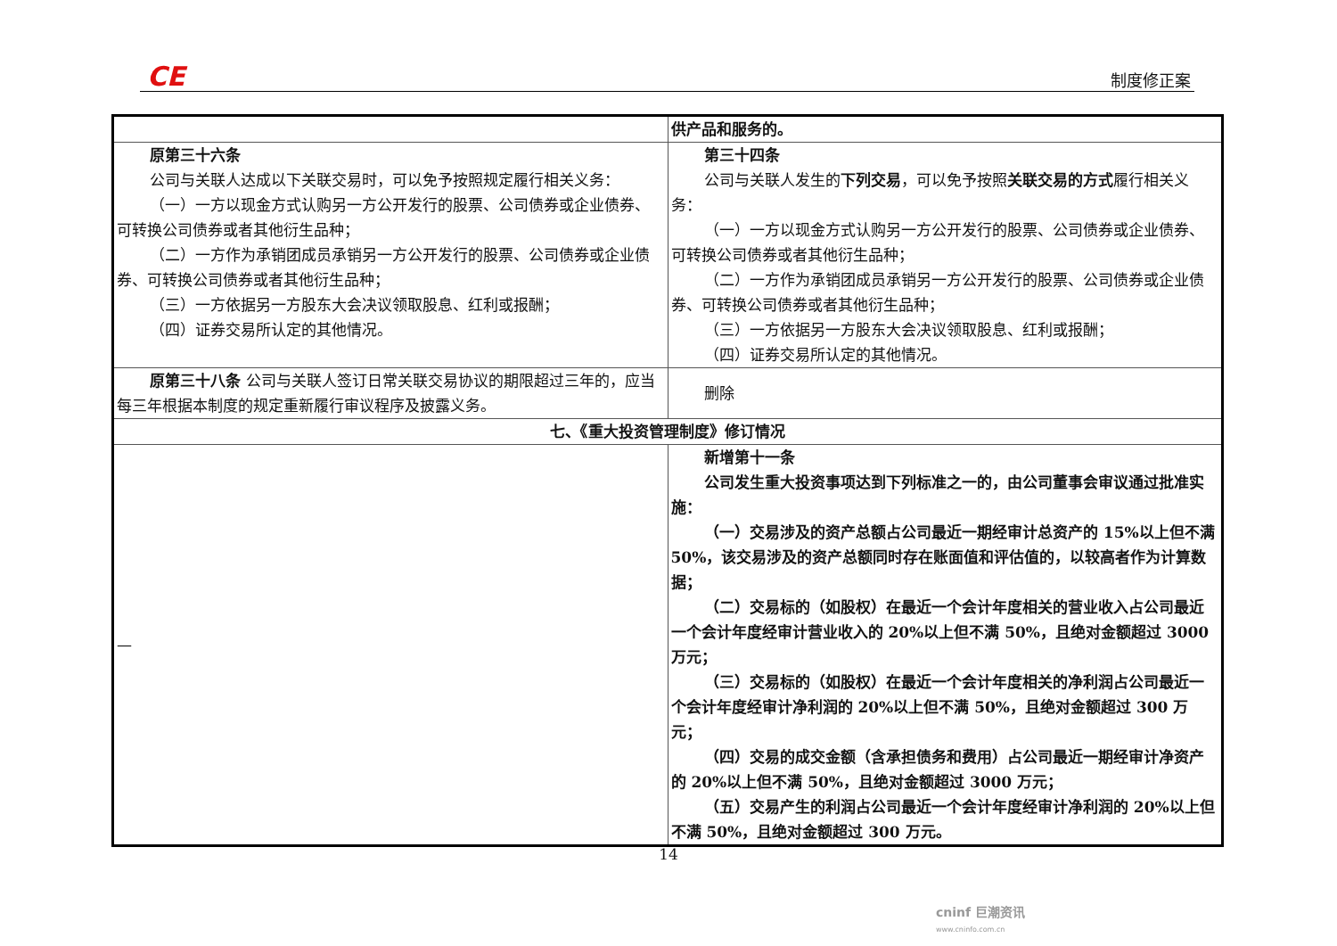CE 制度修正案
| | 供产品和服务的。 |
| 原第三十六条 公司与关联人达成以下关联交易时，可以免予按照规定履行相关义务： （一）一方以现金方式认购另一方公开发行的股票、公司债券或企业债券、 可转换公司债券或者其他衍生品种； （二）一方作为承销团成员承销另一方公开发行的股票、公司债券或企业债券、可转换公司债券或者其他衍生品种； （三）一方依据另一方股东大会决议领取股息、红利或报酬； （四）证券交易所认定的其他情况。 | 第三十四条 公司与关联人发生的 下列交易 ，可以免予按照 关联交易的方式 履行相关义务： （一）一方以现金方式认购另一方公开发行的股票、公司债券或企业债券、可转换公司债券或者其他衍生品种； （二）一方作为承销团成员承销另一方公开发行的股票、公司债券或企业债券、可转换公司债券或者其他衍生品种； （三）一方依据另一方股东大会决议领取股息、红利或报酬； （四）证券交易所认定的其他情况。 |
| 原第三十八条 公司与关联人签订日常关联交易协议的期限超过三年的，应当每三年根据本制度的规定重新履行审议程序及披露义务。 | 删除 |
| 七、《重大投资管理制度》修订情况 | |
| — | 新增第十一条 公司发生重大投资事项达到下列标准之一的，由公司董事会审议通过批准实施： （一）交易涉及的资产总额占公司最近一期经审计总资产的 15%以上但不满 50%，该交易涉及的资产总额同时存在账面值和评估值的，以较高者作为计算数据； （二）交易标的（如股权）在最近一个会计年度相关的营业收入占公司最近一个会计年度经审计营业收入的 20%以上但不满 50%，且绝对金额超过 3000 万元； （三）交易标的（如股权）在最近一个会计年度相关的净利润占公司最近一个会计年度经审计净利润的 20%以上但不满 50%，且绝对金额超过 300 万元； （四）交易的成交金额（含承担债务和费用）占公司最近一期经审计净资产的 20%以上但不满 50%，且绝对金额超过 3000 万元； （五）交易产生的利润占公司最近一个会计年度经审计净利润的 20%以上但不满 50%，且绝对金额超过 300 万元。 |
14
cninf 巨潮资讯
www.cninfo.com.cn